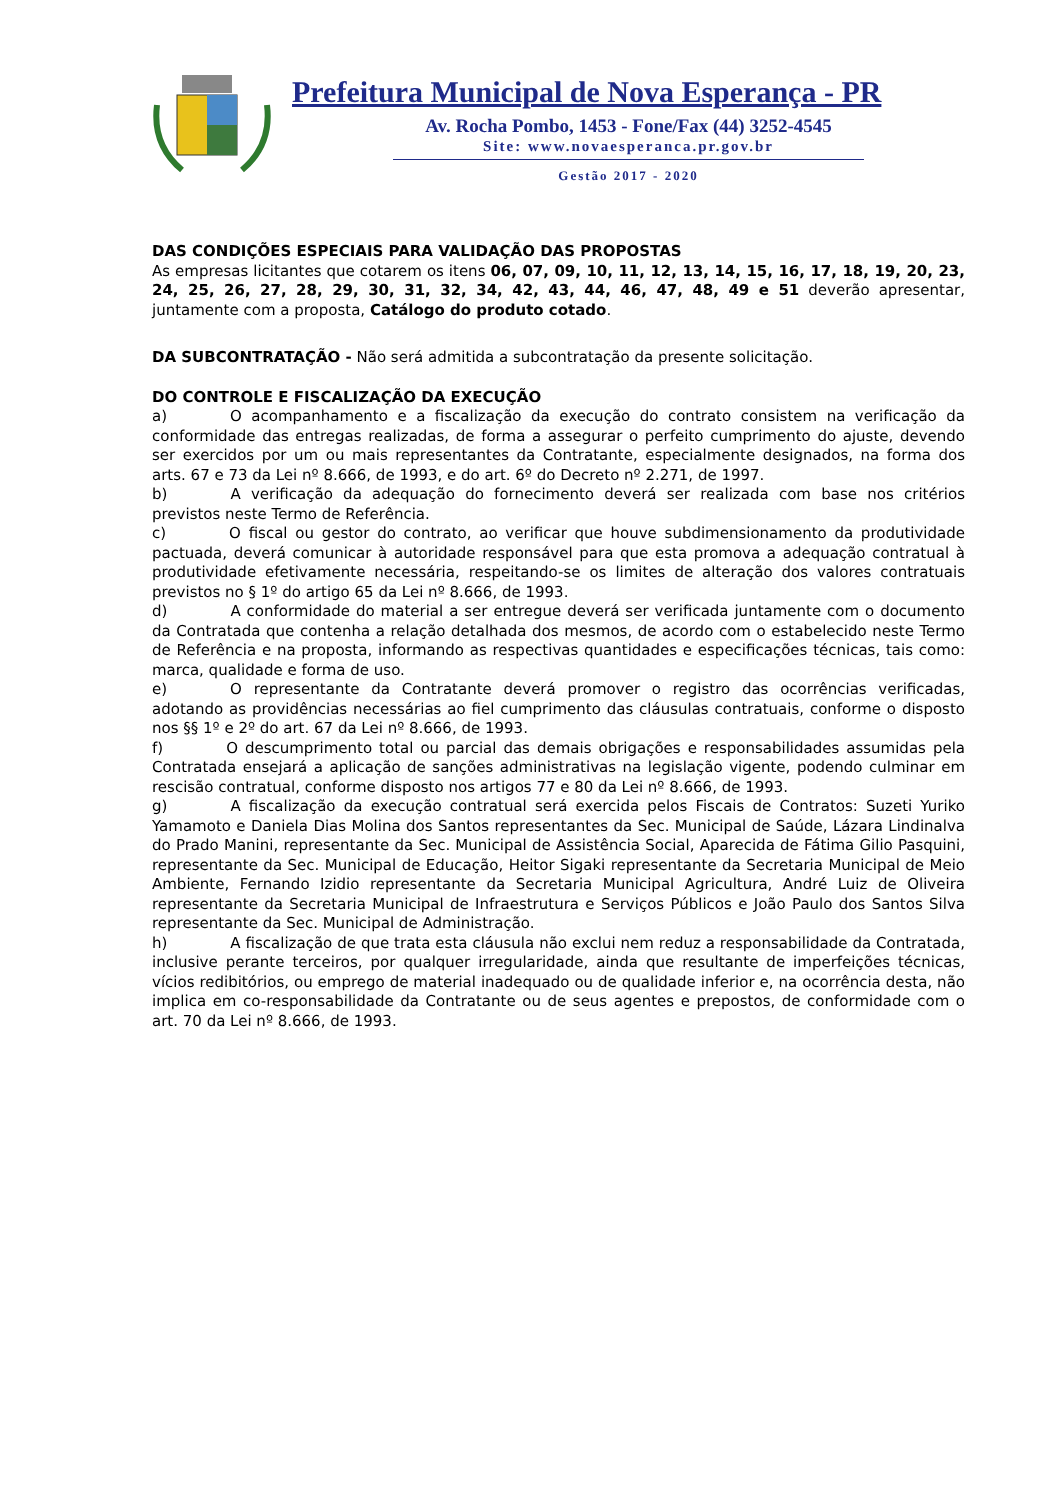Prefeitura Municipal de Nova Esperança - PR
Av. Rocha Pombo, 1453 - Fone/Fax (44) 3252-4545
Site: www.novaesperanca.pr.gov.br
Gestão 2017 - 2020
DAS CONDIÇÕES ESPECIAIS PARA VALIDAÇÃO DAS PROPOSTAS
As empresas licitantes que cotarem os itens 06, 07, 09, 10, 11, 12, 13, 14, 15, 16, 17, 18, 19, 20, 23, 24, 25, 26, 27, 28, 29, 30, 31, 32, 34, 42, 43, 44, 46, 47, 48, 49 e 51 deverão apresentar, juntamente com a proposta, Catálogo do produto cotado.
DA SUBCONTRATAÇÃO - Não será admitida a subcontratação da presente solicitação.
DO CONTROLE E FISCALIZAÇÃO DA EXECUÇÃO
a) O acompanhamento e a fiscalização da execução do contrato consistem na verificação da conformidade das entregas realizadas, de forma a assegurar o perfeito cumprimento do ajuste, devendo ser exercidos por um ou mais representantes da Contratante, especialmente designados, na forma dos arts. 67 e 73 da Lei nº 8.666, de 1993, e do art. 6º do Decreto nº 2.271, de 1997.
b) A verificação da adequação do fornecimento deverá ser realizada com base nos critérios previstos neste Termo de Referência.
c) O fiscal ou gestor do contrato, ao verificar que houve subdimensionamento da produtividade pactuada, deverá comunicar à autoridade responsável para que esta promova a adequação contratual à produtividade efetivamente necessária, respeitando-se os limites de alteração dos valores contratuais previstos no § 1º do artigo 65 da Lei nº 8.666, de 1993.
d) A conformidade do material a ser entregue deverá ser verificada juntamente com o documento da Contratada que contenha a relação detalhada dos mesmos, de acordo com o estabelecido neste Termo de Referência e na proposta, informando as respectivas quantidades e especificações técnicas, tais como: marca, qualidade e forma de uso.
e) O representante da Contratante deverá promover o registro das ocorrências verificadas, adotando as providências necessárias ao fiel cumprimento das cláusulas contratuais, conforme o disposto nos §§ 1º e 2º do art. 67 da Lei nº 8.666, de 1993.
f) O descumprimento total ou parcial das demais obrigações e responsabilidades assumidas pela Contratada ensejará a aplicação de sanções administrativas na legislação vigente, podendo culminar em rescisão contratual, conforme disposto nos artigos 77 e 80 da Lei nº 8.666, de 1993.
g) A fiscalização da execução contratual será exercida pelos Fiscais de Contratos: Suzeti Yuriko Yamamoto e Daniela Dias Molina dos Santos representantes da Sec. Municipal de Saúde, Lázara Lindinalva do Prado Manini, representante da Sec. Municipal de Assistência Social, Aparecida de Fátima Gilio Pasquini, representante da Sec. Municipal de Educação, Heitor Sigaki representante da Secretaria Municipal de Meio Ambiente, Fernando Izidio representante da Secretaria Municipal Agricultura, André Luiz de Oliveira representante da Secretaria Municipal de Infraestrutura e Serviços Públicos e João Paulo dos Santos Silva representante da Sec. Municipal de Administração.
h) A fiscalização de que trata esta cláusula não exclui nem reduz a responsabilidade da Contratada, inclusive perante terceiros, por qualquer irregularidade, ainda que resultante de imperfeições técnicas, vícios redibitórios, ou emprego de material inadequado ou de qualidade inferior e, na ocorrência desta, não implica em co-responsabilidade da Contratante ou de seus agentes e prepostos, de conformidade com o art. 70 da Lei nº 8.666, de 1993.